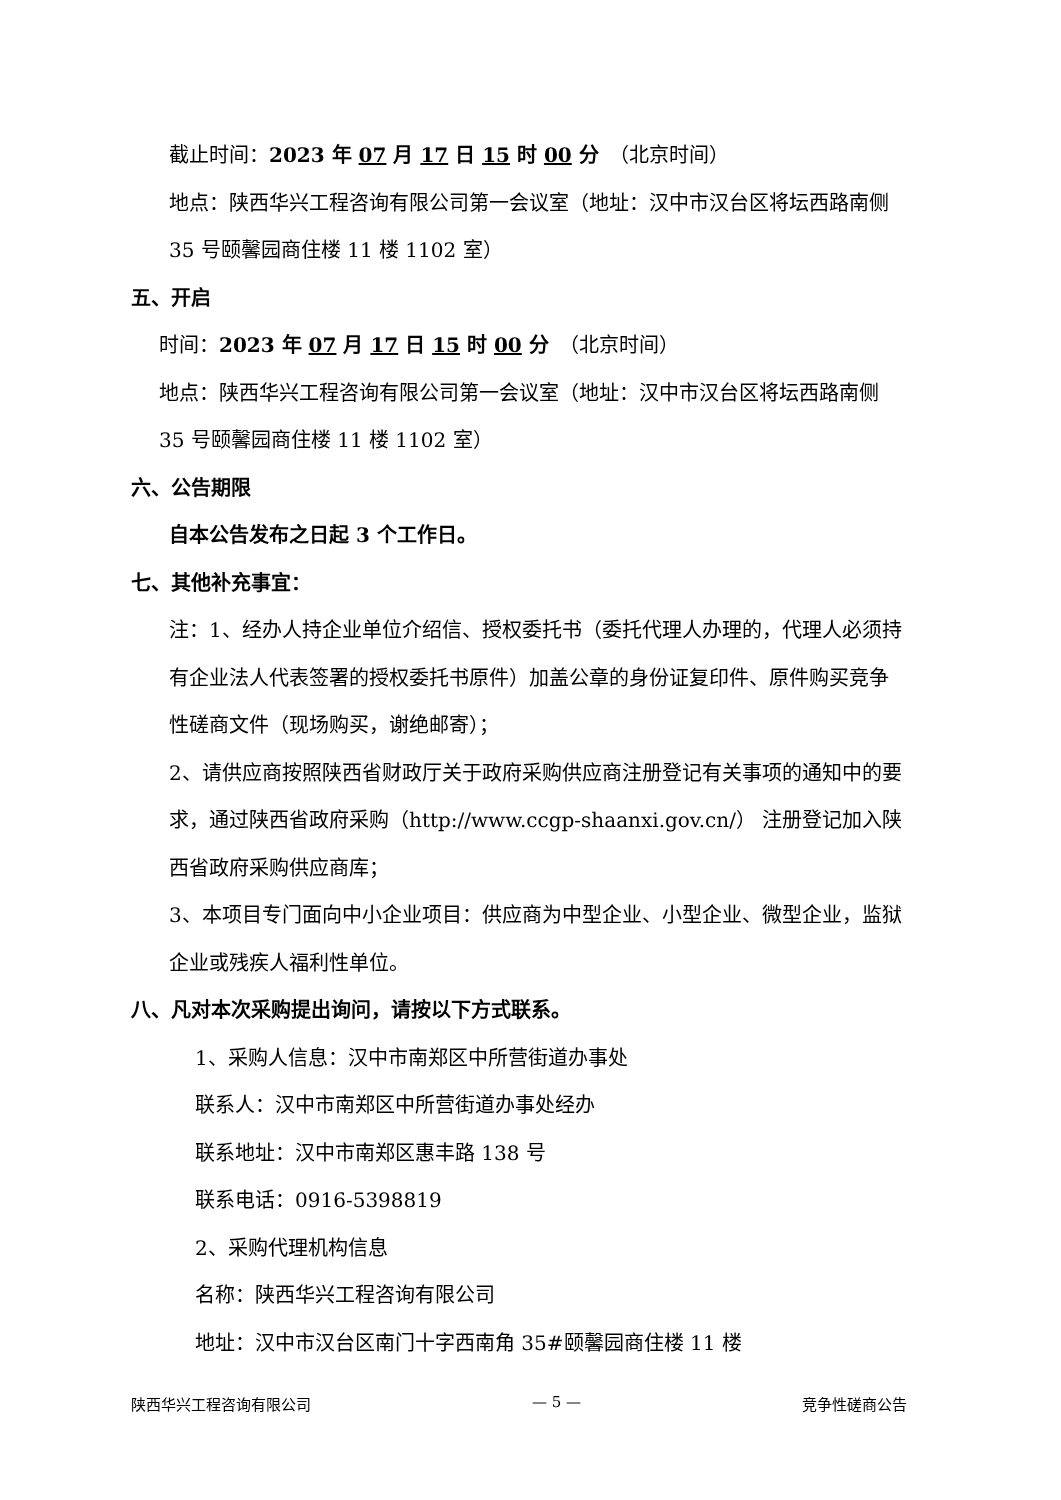截止时间：2023 年 07 月 17 日 15 时 00 分　（北京时间）
地点：陕西华兴工程咨询有限公司第一会议室（地址：汉中市汉台区将坛西路南侧 35 号颐馨园商住楼 11 楼 1102 室）
五、开启
时间：2023 年 07 月 17 日 15 时 00 分　（北京时间）
地点：陕西华兴工程咨询有限公司第一会议室（地址：汉中市汉台区将坛西路南侧 35 号颐馨园商住楼 11 楼 1102 室）
六、公告期限
自本公告发布之日起 3 个工作日。
七、其他补充事宜：
注：1、经办人持企业单位介绍信、授权委托书（委托代理人办理的，代理人必须持有企业法人代表签署的授权委托书原件）加盖公章的身份证复印件、原件购买竞争性磋商文件（现场购买，谢绝邮寄）；
2、请供应商按照陕西省财政厅关于政府采购供应商注册登记有关事项的通知中的要求，通过陕西省政府采购（http://www.ccgp-shaanxi.gov.cn/） 注册登记加入陕西省政府采购供应商库；
3、本项目专门面向中小企业项目：供应商为中型企业、小型企业、微型企业，监狱企业或残疾人福利性单位。
八、凡对本次采购提出询问，请按以下方式联系。
1、采购人信息：汉中市南郑区中所营街道办事处
联系人：汉中市南郑区中所营街道办事处经办
联系地址：汉中市南郑区惠丰路 138 号
联系电话：0916-5398819
2、采购代理机构信息
名称：陕西华兴工程咨询有限公司
地址：汉中市汉台区南门十字西南角 35#颐馨园商住楼 11 楼
陕西华兴工程咨询有限公司 — 5 — 竞争性磋商公告